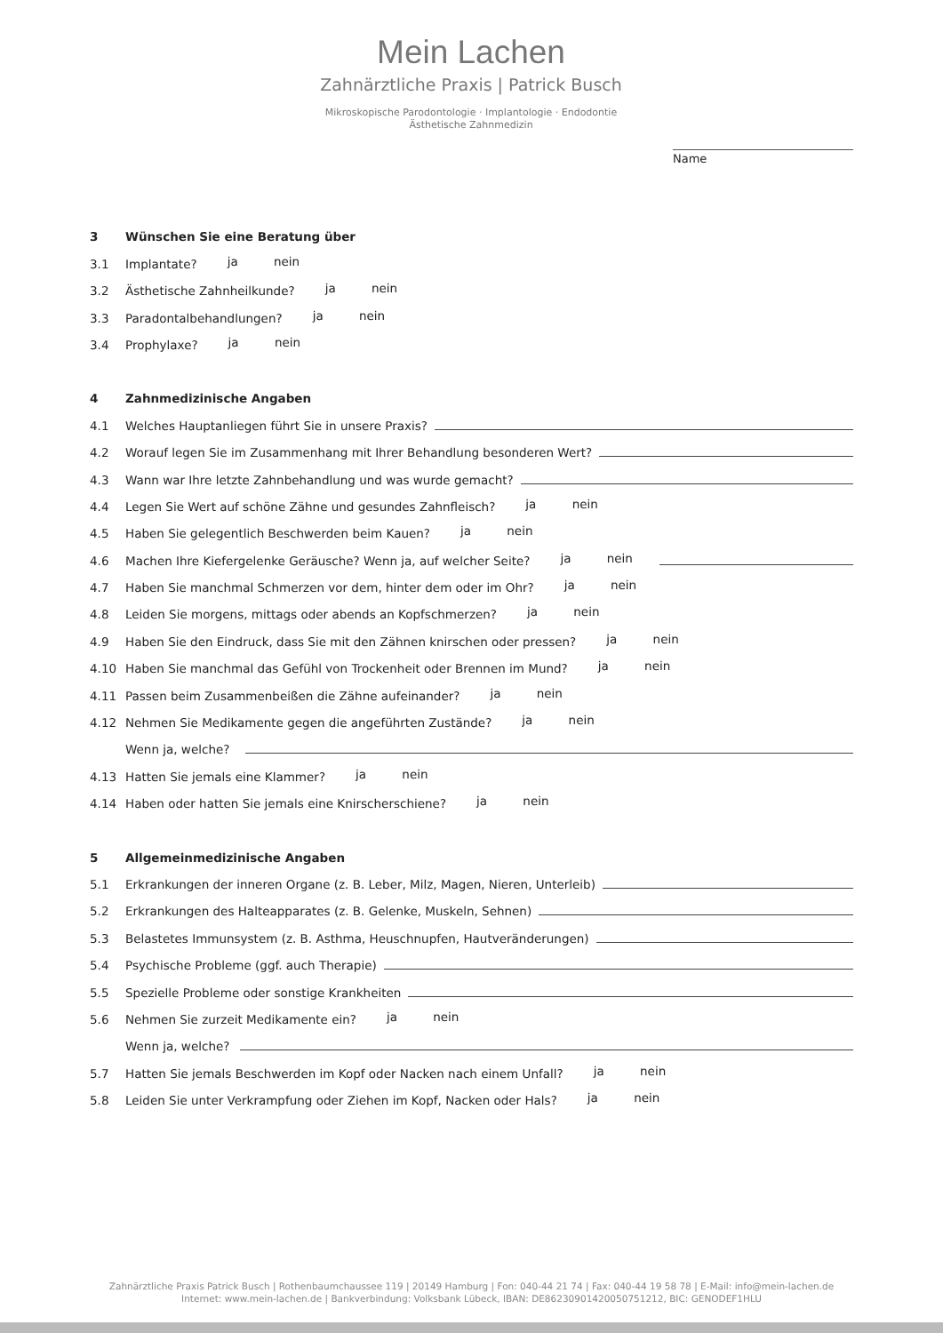Mein Lachen
Zahnärztliche Praxis | Patrick Busch
Mikroskopische Parodontologie · Implantologie · Endodontie
Ästhetische Zahnmedizin
Name
3 Wünschen Sie eine Beratung über
3.1 Implantate? ja nein
3.2 Ästhetische Zahnheilkunde? ja nein
3.3 Paradontalbehandlungen? ja nein
3.4 Prophylaxe? ja nein
4 Zahnmedizinische Angaben
4.1 Welches Hauptanliegen führt Sie in unsere Praxis?
4.2 Worauf legen Sie im Zusammenhang mit Ihrer Behandlung besonderen Wert?
4.3 Wann war Ihre letzte Zahnbehandlung und was wurde gemacht?
4.4 Legen Sie Wert auf schöne Zähne und gesundes Zahnfleisch? ja nein
4.5 Haben Sie gelegentlich Beschwerden beim Kauen? ja nein
4.6 Machen Ihre Kiefergelenke Geräusche? Wenn ja, auf welcher Seite? ja nein
4.7 Haben Sie manchmal Schmerzen vor dem, hinter dem oder im Ohr? ja nein
4.8 Leiden Sie morgens, mittags oder abends an Kopfschmerzen? ja nein
4.9 Haben Sie den Eindruck, dass Sie mit den Zähnen knirschen oder pressen? ja nein
4.10 Haben Sie manchmal das Gefühl von Trockenheit oder Brennen im Mund? ja nein
4.11 Passen beim Zusammenbeißen die Zähne aufeinander? ja nein
4.12 Nehmen Sie Medikamente gegen die angeführten Zustände? ja nein
Wenn ja, welche?
4.13 Hatten Sie jemals eine Klammer? ja nein
4.14 Haben oder hatten Sie jemals eine Knirscherschiene? ja nein
5 Allgemeinmedizinische Angaben
5.1 Erkrankungen der inneren Organe (z. B. Leber, Milz, Magen, Nieren, Unterleib)
5.2 Erkrankungen des Halteapparates (z. B. Gelenke, Muskeln, Sehnen)
5.3 Belastetes Immunsystem (z. B. Asthma, Heuschnupfen, Hautveränderungen)
5.4 Psychische Probleme (ggf. auch Therapie)
5.5 Spezielle Probleme oder sonstige Krankheiten
5.6 Nehmen Sie zurzeit Medikamente ein? ja nein
Wenn ja, welche?
5.7 Hatten Sie jemals Beschwerden im Kopf oder Nacken nach einem Unfall? ja nein
5.8 Leiden Sie unter Verkrampfung oder Ziehen im Kopf, Nacken oder Hals? ja nein
Zahnärztliche Praxis Patrick Busch | Rothenbaumchaussee 119 | 20149 Hamburg | Fon: 040-44 21 74 | Fax: 040-44 19 58 78 | E-Mail: info@mein-lachen.de
Internet: www.mein-lachen.de | Bankverbindung: Volksbank Lübeck, IBAN: DE86230901420050751212, BIC: GENODEF1HLU